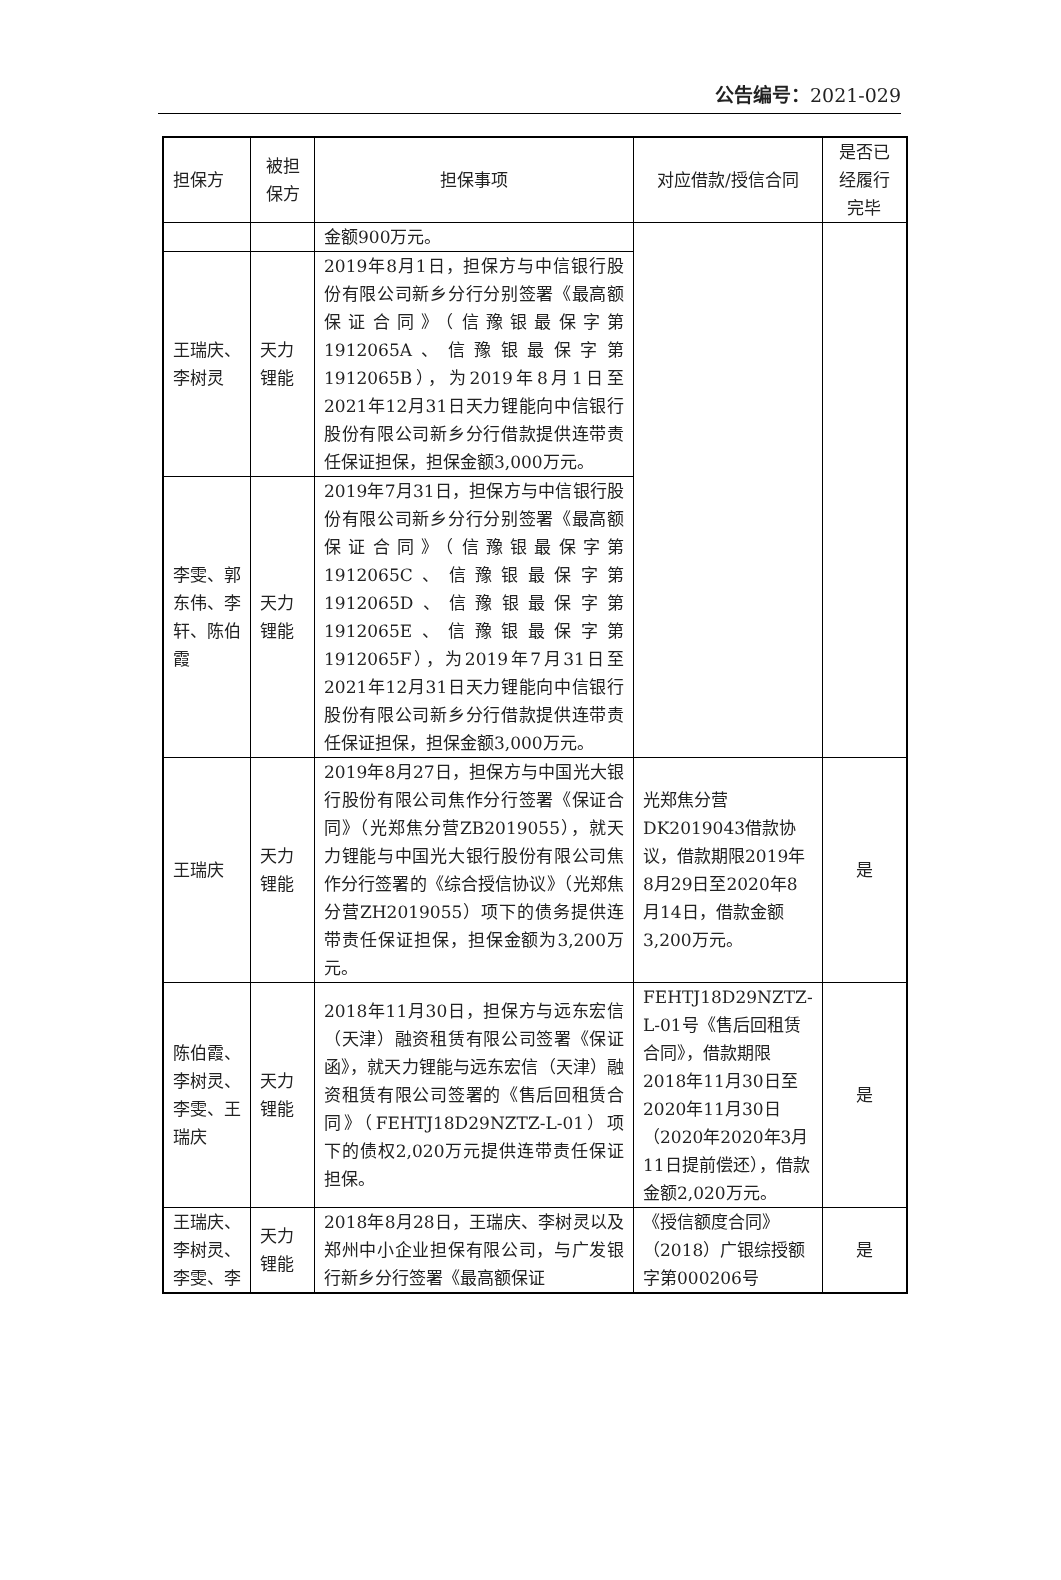公告编号：2021-029
| 担保方 | 被担保方 | 担保事项 | 对应借款/授信合同 | 是否已经履行完毕 |
| --- | --- | --- | --- | --- |
| | | 金额900万元。 | | |
| 王瑞庆、李树灵 | 天力锂能 | 2019年8月1日，担保方与中信银行股份有限公司新乡分行分别签署《最高额保证合同》（信豫银最保字第1912065A、信豫银最保字第1912065B），为2019年8月1日至2021年12月31日天力锂能向中信银行股份有限公司新乡分行借款提供连带责任保证担保，担保金额3,000万元。 | | |
| 李雯、郭东伟、李轩、陈伯霞 | 天力锂能 | 2019年7月31日，担保方与中信银行股份有限公司新乡分行分别签署《最高额保证合同》（信豫银最保字第1912065C、信豫银最保字第1912065D、信豫银最保字第1912065E、信豫银最保字第1912065F），为2019年7月31日至2021年12月31日天力锂能向中信银行股份有限公司新乡分行借款提供连带责任保证担保，担保金额3,000万元。 | | |
| 王瑞庆 | 天力锂能 | 2019年8月27日，担保方与中国光大银行股份有限公司焦作分行签署《保证合同》（光郑焦分营ZB2019055），就天力锂能与中国光大银行股份有限公司焦作分行签署的《综合授信协议》（光郑焦分营ZH2019055）项下的债务提供连带责任保证担保，担保金额为3,200万元。 | 光郑焦分营DK2019043借款协议，借款期限2019年8月29日至2020年8月14日，借款金额3,200万元。 | 是 |
| 陈伯霞、李树灵、李雯、王瑞庆 | 天力锂能 | 2018年11月30日，担保方与远东宏信（天津）融资租赁有限公司签署《保证函》，就天力锂能与远东宏信（天津）融资租赁有限公司签署的《售后回租赁合同》（FEHTJ18D29NZTZ-L-01）项下的债权2,020万元提供连带责任保证担保。 | FEHTJ18D29NZTZ-L-01号《售后回租赁合同》，借款期限2018年11月30日至2020年11月30日（2020年2020年3月11日提前偿还），借款金额2,020万元。 | 是 |
| 王瑞庆、李树灵、李雯、李 | 天力锂能 | 2018年8月28日，王瑞庆、李树灵以及郑州中小企业担保有限公司，与广发银行新乡分行签署《最高额保证 | 《授信额度合同》（2018）广银综授额字第000206号 | 是 |